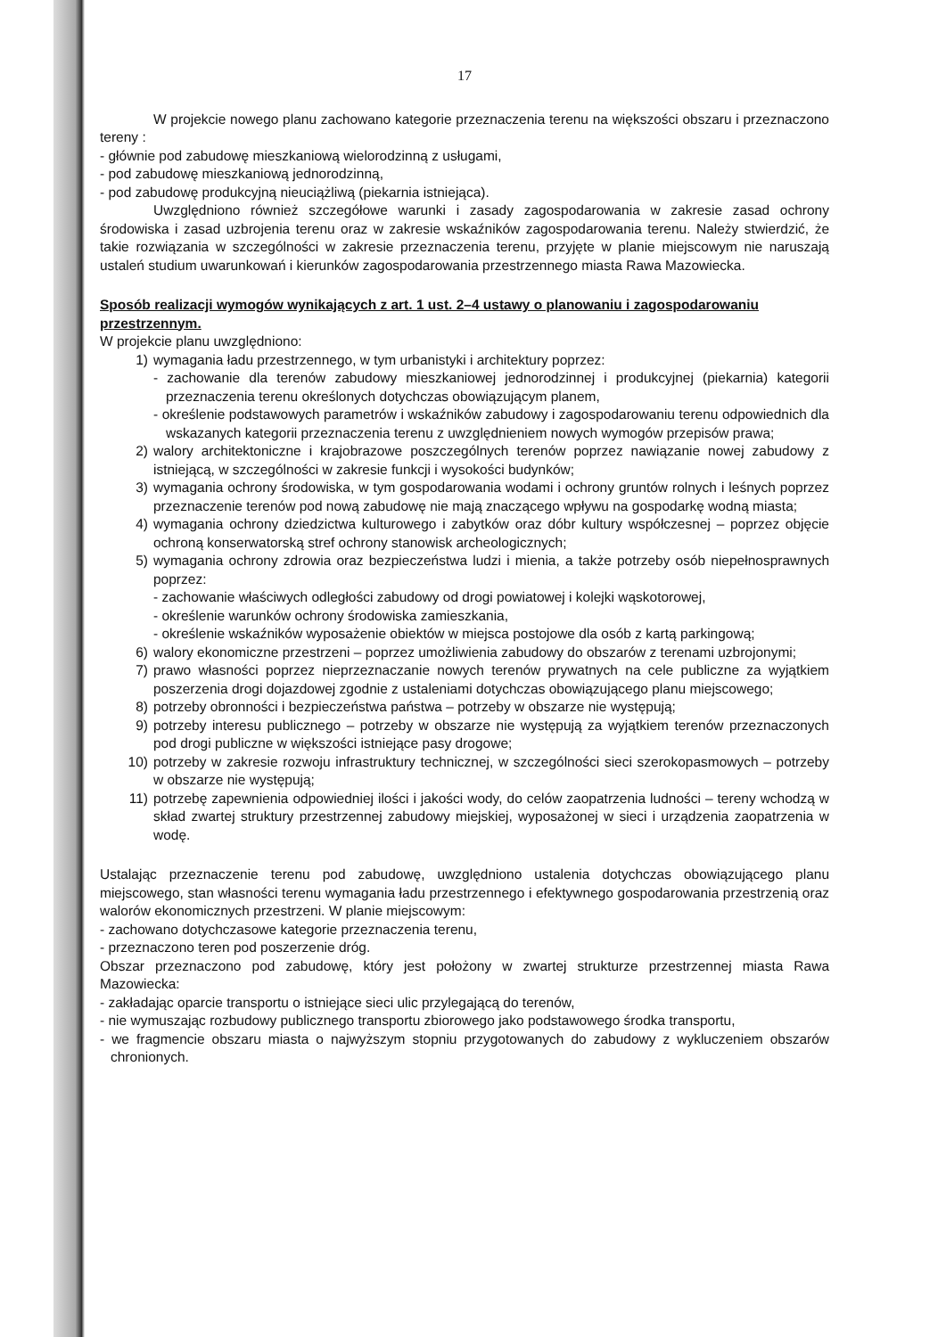17
W projekcie nowego planu zachowano kategorie przeznaczenia terenu na większości obszaru i przeznaczono tereny :
- głównie pod zabudowę mieszkaniową wielorodzinną z usługami,
- pod zabudowę mieszkaniową jednorodzinną,
- pod zabudowę produkcyjną nieuciążliwą (piekarnia istniejąca).
Uwzględniono również szczegółowe warunki i zasady zagospodarowania w zakresie zasad ochrony środowiska i zasad uzbrojenia terenu oraz w zakresie wskaźników zagospodarowania terenu. Należy stwierdzić, że takie rozwiązania w szczególności w zakresie przeznaczenia terenu, przyjęte w planie miejscowym nie naruszają ustaleń studium uwarunkowań i kierunków zagospodarowania przestrzennego miasta Rawa Mazowiecka.
Sposób realizacji wymogów wynikających z art. 1 ust. 2–4 ustawy o planowaniu i zagospodarowaniu przestrzennym.
W projekcie planu uwzględniono:
1) wymagania ładu przestrzennego, w tym urbanistyki i architektury poprzez:
- zachowanie dla terenów zabudowy mieszkaniowej jednorodzinnej i produkcyjnej (piekarnia) kategorii przeznaczenia terenu określonych dotychczas obowiązującym planem,
- określenie podstawowych parametrów i wskaźników zabudowy i zagospodarowaniu terenu odpowiednich dla wskazanych kategorii przeznaczenia terenu z uwzględnieniem nowych wymogów przepisów prawa;
2) walory architektoniczne i krajobrazowe poszczególnych terenów poprzez nawiązanie nowej zabudowy z istniejącą, w szczególności w zakresie funkcji i wysokości budynków;
3) wymagania ochrony środowiska, w tym gospodarowania wodami i ochrony gruntów rolnych i leśnych poprzez przeznaczenie terenów pod nową zabudowę nie mają znaczącego wpływu na gospodarkę wodną miasta;
4) wymagania ochrony dziedzictwa kulturowego i zabytków oraz dóbr kultury współczesnej – poprzez objęcie ochroną konserwatorską stref ochrony stanowisk archeologicznych;
5) wymagania ochrony zdrowia oraz bezpieczeństwa ludzi i mienia, a także potrzeby osób niepełnosprawnych poprzez:
- zachowanie właściwych odległości zabudowy od drogi powiatowej i kolejki wąskotorowej,
- określenie warunków ochrony środowiska zamieszkania,
- określenie wskaźników wyposażenie obiektów w miejsca postojowe dla osób z kartą parkingową;
6) walory ekonomiczne przestrzeni – poprzez umożliwienia zabudowy do obszarów z terenami uzbrojonymi;
7) prawo własności poprzez nieprzeznaczanie nowych terenów prywatnych na cele publiczne za wyjątkiem poszerzenia drogi dojazdowej zgodnie z ustaleniami dotychczas obowiązującego planu miejscowego;
8) potrzeby obronności i bezpieczeństwa państwa – potrzeby w obszarze nie występują;
9) potrzeby interesu publicznego – potrzeby w obszarze nie występują za wyjątkiem terenów przeznaczonych pod drogi publiczne w większości istniejące pasy drogowe;
10) potrzeby w zakresie rozwoju infrastruktury technicznej, w szczególności sieci szerokopasmowych – potrzeby w obszarze nie występują;
11) potrzebę zapewnienia odpowiedniej ilości i jakości wody, do celów zaopatrzenia ludności – tereny wchodzą w skład zwartej struktury przestrzennej zabudowy miejskiej, wyposażonej w sieci i urządzenia zaopatrzenia w wodę.
Ustalając przeznaczenie terenu pod zabudowę, uwzględniono ustalenia dotychczas obowiązującego planu miejscowego, stan własności terenu wymagania ładu przestrzennego i efektywnego gospodarowania przestrzenią oraz walorów ekonomicznych przestrzeni. W planie miejscowym:
- zachowano dotychczasowe kategorie przeznaczenia terenu,
- przeznaczono teren pod poszerzenie dróg.
Obszar przeznaczono pod zabudowę, który jest położony w zwartej strukturze przestrzennej miasta Rawa Mazowiecka:
- zakładając oparcie transportu o istniejące sieci ulic przylegającą do terenów,
- nie wymuszając rozbudowy publicznego transportu zbiorowego jako podstawowego środka transportu,
- we fragmencie obszaru miasta o najwyższym stopniu przygotowanych do zabudowy z wykluczeniem obszarów chronionych.